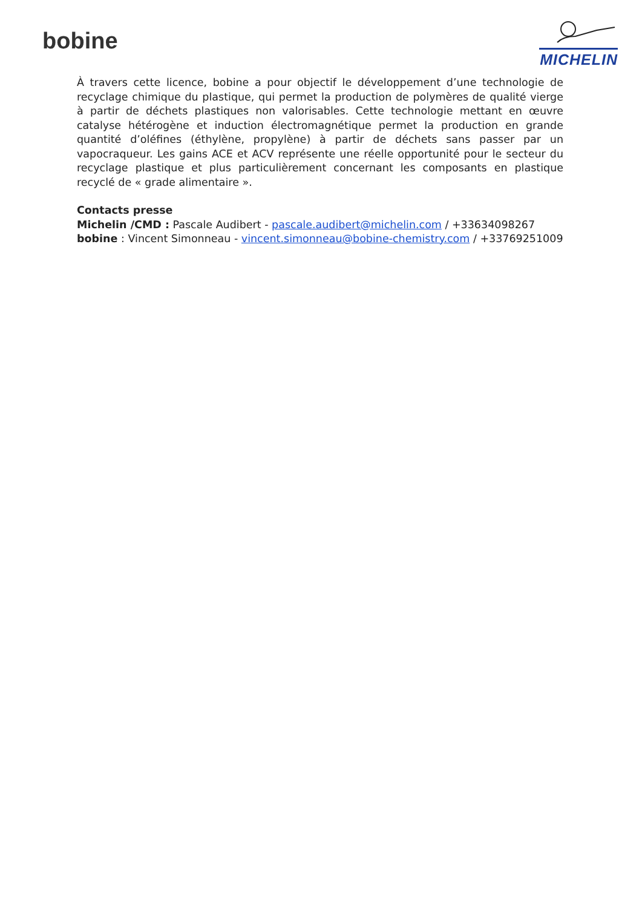bobine
MICHELIN
À travers cette licence, bobine a pour objectif le développement d’une technologie de recyclage chimique du plastique, qui permet la production de polymères de qualité vierge à partir de déchets plastiques non valorisables. Cette technologie mettant en œuvre catalyse hétérogène et induction électromagnétique permet la production en grande quantité d’oléfines (éthylène, propylène) à partir de déchets sans passer par un vapocraqueur. Les gains ACE et ACV représente une réelle opportunité pour le secteur du recyclage plastique et plus particulièrement concernant les composants en plastique recyclé de « grade alimentaire ».
Contacts presse
Michelin /CMD : Pascale Audibert - pascale.audibert@michelin.com / +33634098267
bobine : Vincent Simonneau - vincent.simonneau@bobine-chemistry.com / +33769251009